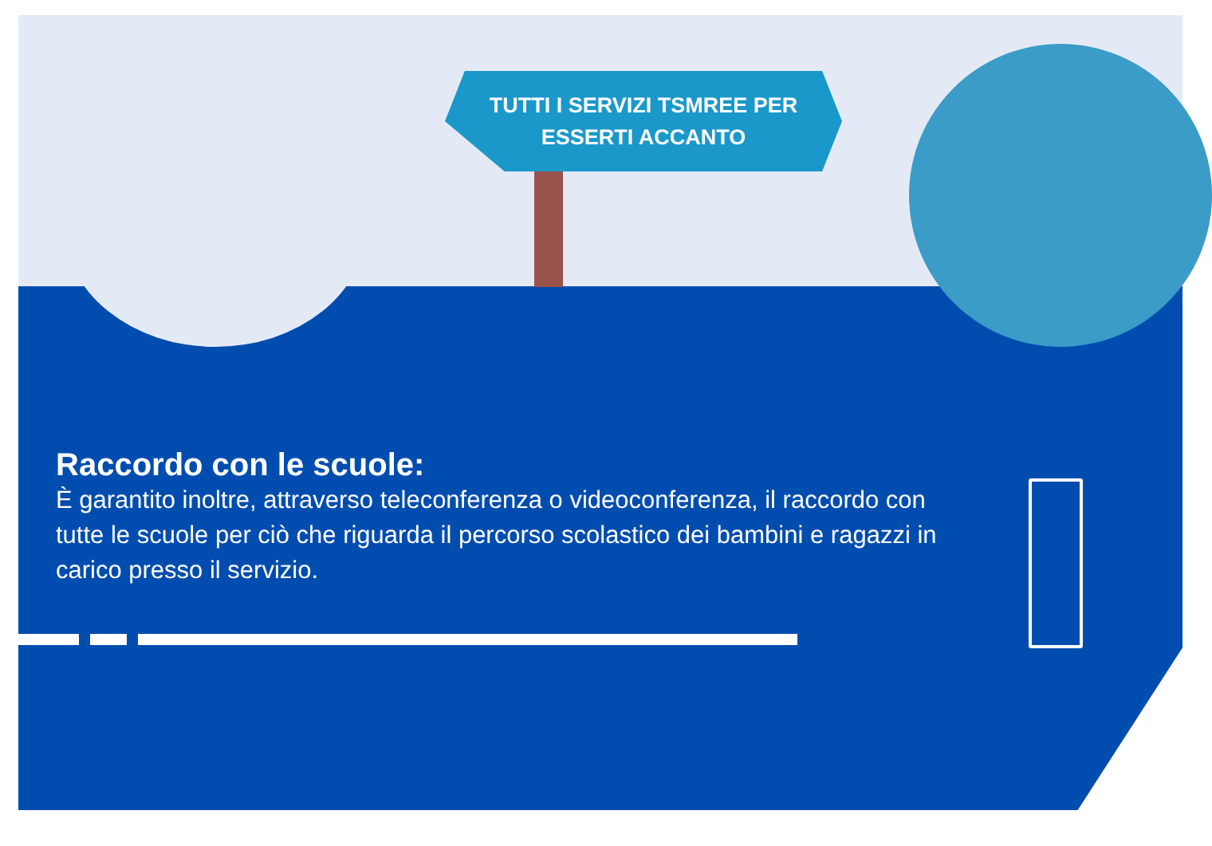TUTTI I SERVIZI TSMREE PER
ESSERTI ACCANTO
Raccordo con le scuole:
È garantito inoltre, attraverso teleconferenza o videoconferenza, il raccordo con tutte le scuole per ciò che riguarda il percorso scolastico dei bambini e ragazzi in carico presso il servizio.